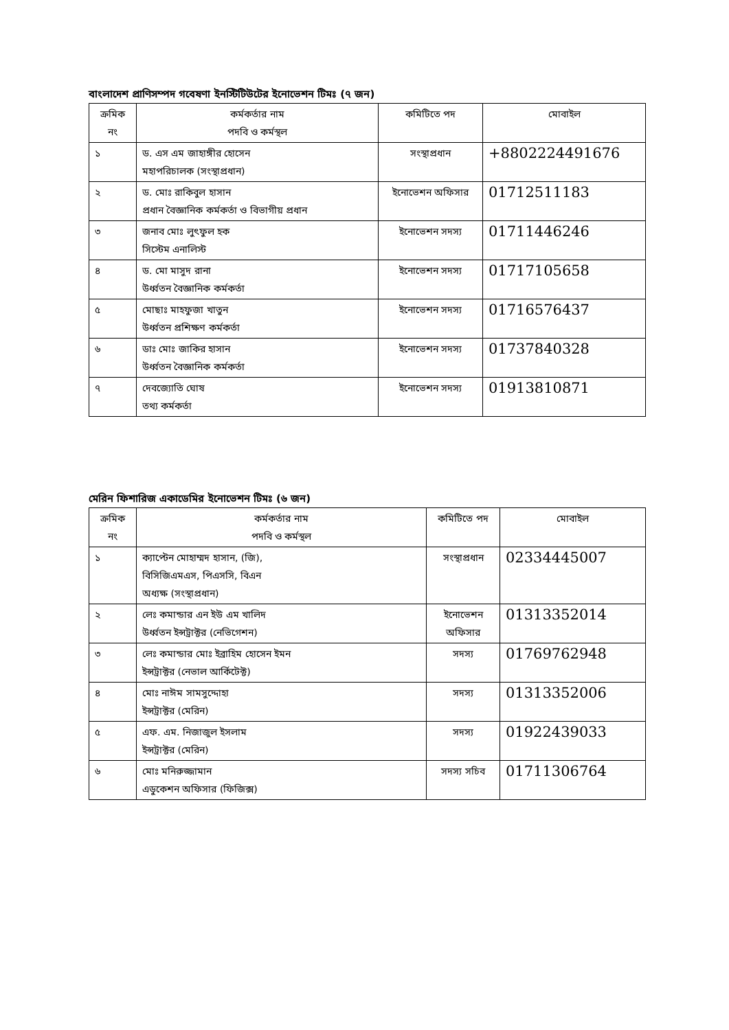বাংলাদেশ প্রাণিসম্পদ গবেষণা ইনস্টিটিউটের ইনোভেশন টিমঃ (৭ জন)
| ক্রমিক নং | কর্মকর্তার নাম পদবি ও কর্মস্থল | কমিটিতে পদ | মোবাইল |
| --- | --- | --- | --- |
| ১ | ড. এস এম জাহাঙ্গীর হোসেন মহাপরিচালক (সংস্থাপ্রধান) | সংস্থাপ্রধান | +8802224491676 |
| ২ | ড. মোঃ রাকিবুল হাসান প্রধান বৈজ্ঞানিক কর্মকর্তা ও বিভাগীয় প্রধান | ইনোভেশন অফিসার | 01712511183 |
| ৩ | জনাব মোঃ লুৎফুল হক সিস্টেম এনালিস্ট | ইনোভেশন সদস্য | 01711446246 |
| ৪ | ড. মো মাসুদ রানা উর্ধ্বতন বৈজ্ঞানিক কর্মকর্তা | ইনোভেশন সদস্য | 01717105658 |
| ৫ | মোছাঃ মাহফুজা খাতুন উর্ধ্বতন প্রশিক্ষণ কর্মকর্তা | ইনোভেশন সদস্য | 01716576437 |
| ৬ | ডাঃ মোঃ জাকির হাসান উর্ধ্বতন বৈজ্ঞানিক কর্মকর্তা | ইনোভেশন সদস্য | 01737840328 |
| ৭ | দেবজ্যোতি ঘোষ তথ্য কর্মকর্তা | ইনোভেশন সদস্য | 01913810871 |
মেরিন ফিশারিজ একাডেমির ইনোভেশন টিমঃ (৬ জন)
| ক্রমিক নং | কর্মকর্তার নাম পদবি ও কর্মস্থল | কমিটিতে পদ | মোবাইল |
| --- | --- | --- | --- |
| ১ | ক্যাপ্টেন মোহাম্মদ হাসান, (জি), বিসিজিএমএস, পিএসসি, বিএন অধ্যক্ষ (সংস্থাপ্রধান) | সংস্থাপ্রধান | 02334445007 |
| ২ | লেঃ কমান্ডার এন ইউ এম খালিদ উর্ধ্বতন ইন্সট্রাক্টর (নেভিগেশন) | ইনোভেশন অফিসার | 01313352014 |
| ৩ | লেঃ কমান্ডার মোঃ ইব্রাহিম হোসেন ইমন ইন্সট্রাক্টর (নেভাল আর্কিটেক্ট) | সদস্য | 01769762948 |
| ৪ | মোঃ নাঈম সামসুদ্দোহা ইন্সট্রাক্টর (মেরিন) | সদস্য | 01313352006 |
| ৫ | এফ. এম. নিজাজুল ইসলাম ইন্সট্রাক্টর (মেরিন) | সদস্য | 01922439033 |
| ৬ | মোঃ মনিরুজ্জামান এডুকেশন অফিসার (ফিজিক্স) | সদস্য সচিব | 01711306764 |